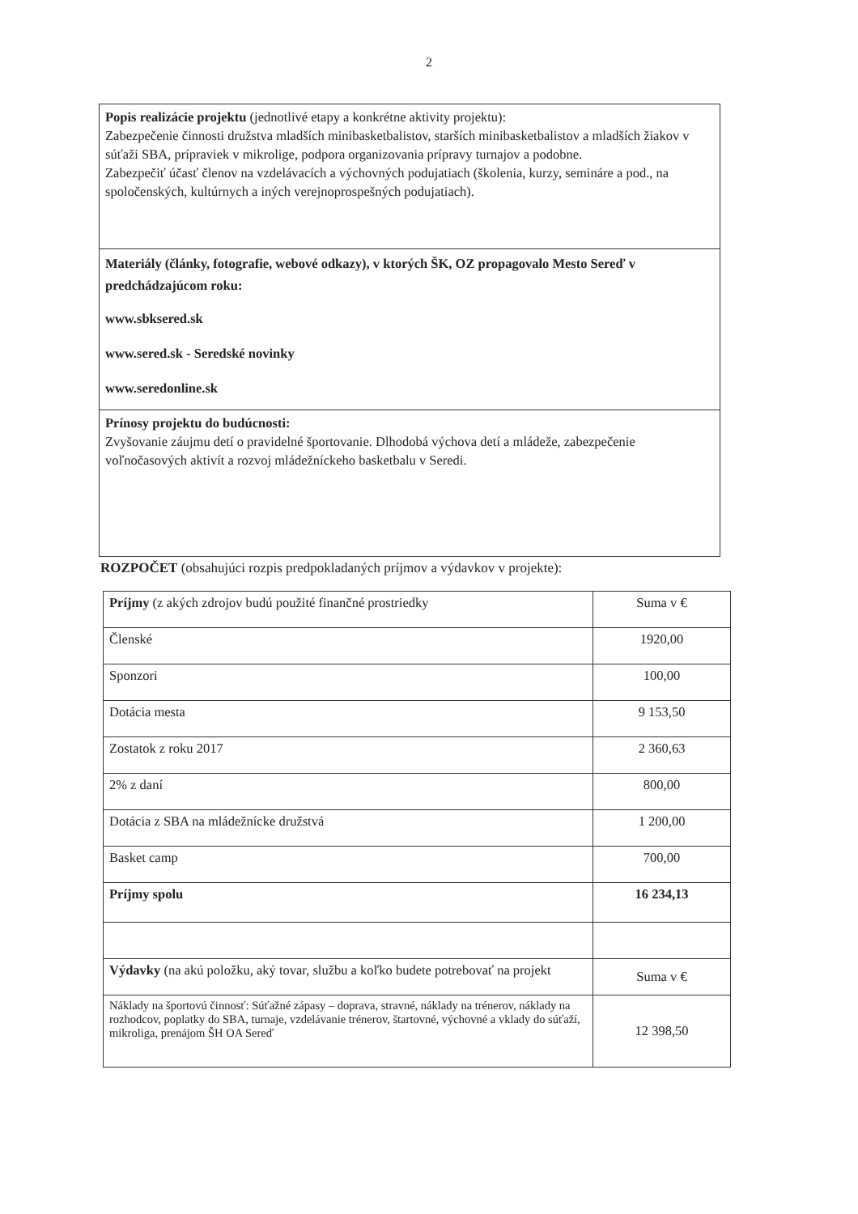2
Popis realizácie projektu (jednotlivé etapy a konkrétne aktivity projektu):
Zabezpečenie činnosti družstva mladších minibasketbalistov, starších minibasketbalistov a mladších žiakov v súťaži SBA, prípraviek v mikrolige, podpora organizovania prípravy turnajov a podobne.
Zabezpečiť účasť členov na vzdelávacích a výchovných podujatiach (školenia, kurzy, semináre a pod., na spoločenských, kultúrnych a iných verejnoprospešných podujatiach).
Materiály (články, fotografie, webové odkazy), v ktorých ŠK, OZ propagovalo Mesto Sereď v predchádzajúcom roku:
www.sbksered.sk
www.sered.sk - Seredské novinky
www.seredonline.sk
Prínosy projektu do budúcnosti:
Zvyšovanie záujmu detí o pravidelné športovanie. Dlhodobá výchova detí a mládeže, zabezpečenie voľnočasových aktivít a rozvoj mládežníckeho basketbalu v Seredi.
ROZPOČET (obsahujúci rozpis predpokladaných príjmov a výdavkov v projekte):
| Príjmy (z akých zdrojov budú použité finančné prostriedky | Suma v € |
| Členské | 1920,00 |
| Sponzori | 100,00 |
| Dotácia mesta | 9 153,50 |
| Zostatok z roku 2017 | 2 360,63 |
| 2% z daní | 800,00 |
| Dotácia z SBA na mládežnícke družstvá | 1 200,00 |
| Basket camp | 700,00 |
| Príjmy spolu | 16 234,13 |
| Výdavky (na akú položku, aký tovar, službu a koľko budete potrebovať na projekt | Suma v € |
| Náklady na športovú činnosť: Súťažné zápasy – doprava, stravné, náklady na trénerov, náklady na rozhodcov, poplatky do SBA, turnaje, vzdelávanie trénerov, štartovné, výchovné a vklady do súťaží, mikroliga, prenájom ŠH OA Sereď | 12 398,50 |